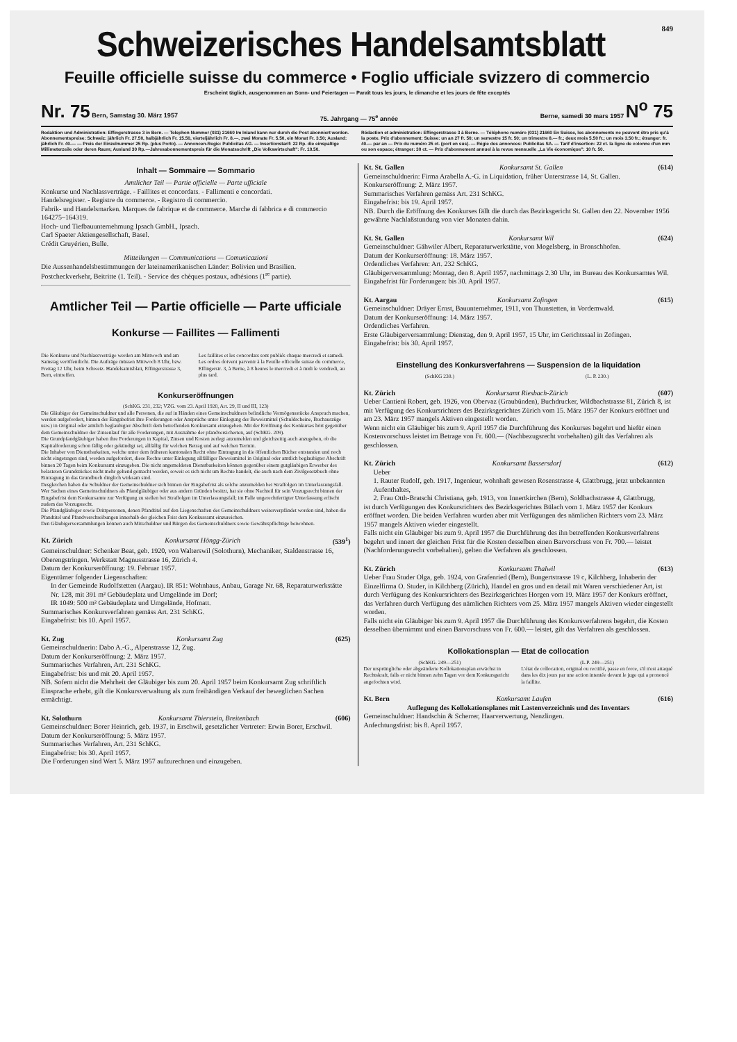Schweizerisches Handelsamtsblatt
849
Feuille officielle suisse du commerce • Foglio ufficiale svizzero di commercio
Erscheint täglich, ausgenommen an Sonn- und Feiertagen — Paraît tous les jours, le dimanche et les jours de fête exceptés
Nr. 75 Bern, Samstag 30. März 1957 75. Jahrgang — 75<sup>e</sup> année Berne, samedi 30 mars 1957 N<sup>o</sup> 75
Redaktion und Administration: Effingerstrasse 3 in Bern. — Telephon Nummer (031) 21660 Im Inland kann nur durch die Post abonniert werden. Abonnementspreise: Schweiz: jährlich Fr. 27.50, halbjährlich Fr. 15.50, vierteljährlich Fr. 8.—, zwei Monate Fr. 5.50, ein Monat Fr. 3.50; Ausland: jährlich Fr. 40.— — Preis der Einzelnummer 25 Rp. (plus Porto). — Annoncen-Regie: Publicitas AG. — Insertionstarif: 22 Rp. die einspaltige Millimeterzeile oder deren Raum; Ausland 30 Rp.—Jahresabonnementspreis für die Monatsschrift „Die Volkswirtschaft": Fr. 10.50.
Rédaction et administration: Effingerstrasse 3 à Berne. — Téléphone numéro (031) 21660 En Suisse, les abonnements ne peuvent être pris qu'à la poste. Prix d'abonnement: Suisse: un an 27 fr. 50; un semestre 15 fr. 50; un trimestre 8.— fr.; deux mois 5.50 fr.; un mois 3.50 fr.; étranger: fr. 40.— par an — Prix du numéro 25 ct. (port en sus). — Régie des annonces: Publicitas SA. — Tarif d'insertion: 22 ct. la ligne de colonne d'un mm ou son espace; étranger: 30 ct. — Prix d'abonnement annuel à la revue mensuelle „La Vie économique": 10 fr. 50.
Inhalt — Sommaire — Sommario
Amtlicher Teil — Partie officielle — Parte ufficiale
Konkurse und Nachlassverträge. - Faillites et concordats. - Fallimenti e concordati.
Handelsregister. - Registre du commerce. - Registro di commercio.
Fabrik- und Handelsmarken. Marques de fabrique et de commerce. Marche di fabbrica e di commercio 164275–164319.
Hoch- und Tiefbauunternehmung Ipsach GmbH., Ipsach.
Carl Spaeter Aktiengesellschaft, Basel.
Crédit Gruyérien, Bulle.
Mitteilungen — Communications — Comunicazioni
Die Aussenhandelsbestimmungen der lateinamerikanischen Länder: Bolivien und Brasilien.
Postcheckverkehr, Beitritte (1. Teil). - Service des chèques postaux, adhésions (1<sup>re</sup> partie).
Amtlicher Teil — Partie officielle — Parte ufficiale
Konkurse — Faillites — Fallimenti
Die Konkurse und Nachlassverträge werden am Mittwoch und am Samstag veröffentlicht. Die Aufträge müssen Mittwoch 8 Uhr, bzw. Freitag 12 Uhr, beim Schweiz. Handelsamtsblatt, Effingerstrasse 3, Bern, eintreffen.
Les faillites et les concordats sont publiés chaque mercredi et samedi. Les ordres doivent parvenir à la Feuille officielle suisse du commerce, Effingerstr. 3, à Berne, à 8 heures le mercredi et à midi le vendredi, au plus tard.
Konkurseröffnungen
(SchKG. 231, 232; VZG. vom 23. April 1920, Art. 29, II und III, 123)
Die Gläubiger der Gemeinschuldner und alle Personen, die auf in Händen eines Gemeinschuldners befindliche Vermögensstücke Anspruch machen, werden aufgefordert, binnen der Eingabefrist ihre Forderungen oder Ansprüche unter Einlegung der Beweismittel (Schuldscheine, Buchauszüge usw.) in Original oder amtlich beglaubigter Abschrift dem betreffenden Konkursamt einzugeben. Mit der Eröffnung des Konkurses hört gegenüber dem Gemeinschuldner der Zinsenlauf für alle Forderungen, mit Ausnahme der pfandversicherten, auf (SchKG. 209).
Die Grundpfandgläubiger haben ihre Forderungen in Kapital, Zinsen und Kosten zerlegt anzumelden und gleichzeitig auch anzugeben, ob die Kapitalforderung schon fällig oder gekündigt sei, allfällig für welchen Betrag und auf welchen Termin.
Die Inhaber von Dienstbarkeiten, welche unter dem früheren kantonalen Recht ohne Eintragung in die öffentlichen Bücher entstanden und noch nicht eingetragen sind, werden aufgefordert, diese Rechte unter Einlegung allfälliger Beweismittel in Original oder amtlich beglaubigter Abschrift binnen 20 Tagen beim Konkursamt einzugeben. Die nicht angemeldeten Dienstbarkeiten können gegenüber einem gutgläubigen Erwerber des belasteten Grundstückes nicht mehr geltend gemacht werden, soweit es sich nicht um Rechte handelt, die auch nach dem Zivilgesetzbuch ohne Eintragung in das Grundbuch dinglich wirksam sind.
Desgleichen haben die Schuldner der Gemeinschuldner sich binnen der Eingabefrist als solche anzumelden bei Straffolgen im Unterlassungsfall.
Wer Sachen eines Gemeinschuldners als Pfandgläubiger oder aus andern Gründen besitzt, hat sie ohne Nachteil für sein Vorzugsrecht binnen der Eingabefrist dem Konkursamte zur Verfügung zu stellen bei Straffolgen im Unterlassungsfall; im Falle ungerechtfertigter Unterlassung erlischt zudem das Vorzugsrecht.
Die Pfandgläubiger sowie Drittpersonen, denen Pfandtitel auf den Liegenschaften des Gemeinschuldners weiterverpfändet worden sind, haben die Pfandtitel und Pfandverschreibungen innerhalb der gleichen Frist dem Konkursamt einzureichen.
Den Gläubigerversammlungen können auch Mitschuldner und Bürgen des Gemeinschuldners sowie Gewährspflichtige beiwohnen.
Kt. Zürich Konkursamt Höngg-Zürich (539<sup>1</sup>)
Gemeinschuldner: Schenker Beat, geb. 1920, von Walterswil (Solothurn), Mechaniker, Staldenstrasse 16, Oberengstringen. Werkstatt Magnusstrasse 16, Zürich 4.
Datum der Konkurseröffnung: 19. Februar 1957.
Eigentümer folgender Liegenschaften:
In der Gemeinde Rudolfstetten (Aargau). IR 851: Wohnhaus, Anbau, Garage Nr. 68, Reparaturwerkstätte Nr. 128, mit 391 m² Gebäudeplatz und Umgelände im Dorf;
IR 1049: 500 m² Gebäudeplatz und Umgelände, Hofmatt.
Summarisches Konkursverfahren gemäss Art. 231 SchKG.
Eingabefrist: bis 10. April 1957.
Kt. Zug Konkursamt Zug (625)
Gemeinschuldnerin: Dabo A.-G., Alpenstrasse 12, Zug.
Datum der Konkurseröffnung: 2. März 1957.
Summarisches Verfahren, Art. 231 SchKG.
Eingabefrist: bis und mit 20. April 1957.
NB. Sofern nicht die Mehrheit der Gläubiger bis zum 20. April 1957 beim Konkursamt Zug schriftlich Einsprache erhebt, gilt die Konkursverwaltung als zum freihändigen Verkauf der beweglichen Sachen ermächtigt.
Kt. Solothurn Konkursamt Thierstein, Breitenbach (606)
Gemeinschuldner: Borer Heinrich, geb. 1937, in Erschwil, gesetzlicher Vertreter: Erwin Borer, Erschwil.
Datum der Konkurseröffnung: 5. März 1957.
Summarisches Verfahren, Art. 231 SchKG.
Eingabefrist: bis 30. April 1957.
Die Forderungen sind Wert 5. März 1957 aufzurechnen und einzugeben.
Kt. St. Gallen Konkursamt St. Gallen (614)
Gemeinschuldnerin: Firma Arabella A.-G. in Liquidation, früher Unterstrasse 14, St. Gallen.
Konkurseröffnung: 2. März 1957.
Summarisches Verfahren gemäss Art. 231 SchKG.
Eingabefrist: bis 19. April 1957.
NB. Durch die Eröffnung des Konkurses fällt die durch das Bezirksgericht St. Gallen den 22. November 1956 gewährte Nachlaßstundung von vier Monaten dahin.
Kt. St. Gallen Konkursamt Wil (624)
Gemeinschuldner: Gähwiler Albert, Reparaturwerkstätte, von Mogelsberg, in Bronschhofen.
Datum der Konkurseröffnung: 18. März 1957.
Ordentliches Verfahren: Art. 232 SchKG.
Gläubigerversammlung: Montag, den 8. April 1957, nachmittags 2.30 Uhr, im Bureau des Konkursamtes Wil.
Eingabefrist für Forderungen: bis 30. April 1957.
Kt. Aargau Konkursamt Zofingen (615)
Gemeinschuldner: Dräyer Ernst, Bauunternehmer, 1911, von Thunstetten, in Vordemwald.
Datum der Konkurseröffnung: 14. März 1957.
Ordentliches Verfahren.
Erste Gläubigerversammlung: Dienstag, den 9. April 1957, 15 Uhr, im Gerichtssaal in Zofingen.
Eingabefrist: bis 30. April 1957.
Einstellung des Konkursverfahrens — Suspension de la liquidation
(SchKG 230.) (L. P. 230.)
Kt. Zürich Konkursamt Riesbach-Zürich (607)
Ueber Cantieni Robert, geb. 1926, von Obervaz (Graubünden), Buchdrucker, Wildbachstrasse 81, Zürich 8, ist mit Verfügung des Konkursrichters des Bezirksgerichtes Zürich vom 15. März 1957 der Konkurs eröffnet und am 23. März 1957 mangels Aktiven eingestellt worden.
Wenn nicht ein Gläubiger bis zum 9. April 1957 die Durchführung des Konkurses begehrt und hiefür einen Kostenvorschuss leistet im Betrage von Fr. 600.— (Nachbezugsrecht vorbehalten) gilt das Verfahren als geschlossen.
Kt. Zürich Konkursamt Bassersdorf (612)
Ueber
1. Rauter Rudolf, geb. 1917, Ingenieur, wohnhaft gewesen Rosenstrasse 4, Glattbrugg, jetzt unbekannten Aufenthaltes,
2. Frau Otth-Bratschi Christiana, geb. 1913, von Innertkirchen (Bern), Soldbachstrasse 4, Glattbrugg,
ist durch Verfügungen des Konkursrichters des Bezirksgerichtes Bülach vom 1. März 1957 der Konkurs eröffnet worden. Die beiden Verfahren wurden aber mit Verfügungen des nämlichen Richters vom 23. März 1957 mangels Aktiven wieder eingestellt.
Falls nicht ein Gläubiger bis zum 9. April 1957 die Durchführung des ihn betreffenden Konkursverfahrens begehrt und innert der gleichen Frist für die Kosten desselben einen Barvorschuss von Fr. 700.— leistet (Nachforderungsrecht vorbehalten), gelten die Verfahren als geschlossen.
Kt. Zürich Konkursamt Thalwil (613)
Ueber Frau Studer Olga, geb. 1924, von Grafenried (Bern), Bungertstrasse 19 c, Kilchberg, Inhaberin der Einzelfirma O. Studer, in Kilchberg (Zürich), Handel en gros und en detail mit Waren verschiedener Art, ist durch Verfügung des Konkursrichters des Bezirksgerichtes Horgen vom 19. März 1957 der Konkurs eröffnet, das Verfahren durch Verfügung des nämlichen Richters vom 25. März 1957 mangels Aktiven wieder eingestellt worden.
Falls nicht ein Gläubiger bis zum 9. April 1957 die Durchführung des Konkursverfahrens begehrt, die Kosten desselben übernimmt und einen Barvorschuss von Fr. 600.— leistet, gilt das Verfahren als geschlossen.
Kollokationsplan — Etat de collocation
(SchKG. 249—251)
Der ursprüngliche oder abgeänderte Kollokationsplan erwächst in Rechtskraft, falls er nicht binnen zehn Tagen vor dem Konkursgericht angefochten wird.
(L.P. 249—251)
L'état de collocation, original ou rectifié, passe en force, s'il n'est attaqué dans les dix jours par une action intentée devant le juge qui a prononcé la faillite.
Kt. Bern Konkursamt Laufen (616)
Auflegung des Kollokationsplanes mit Lastenverzeichnis und des Inventars
Gemeinschuldner: Handschin & Scherrer, Haarverwertung, Nenzlingen.
Anfechtungsfrist: bis 8. April 1957.